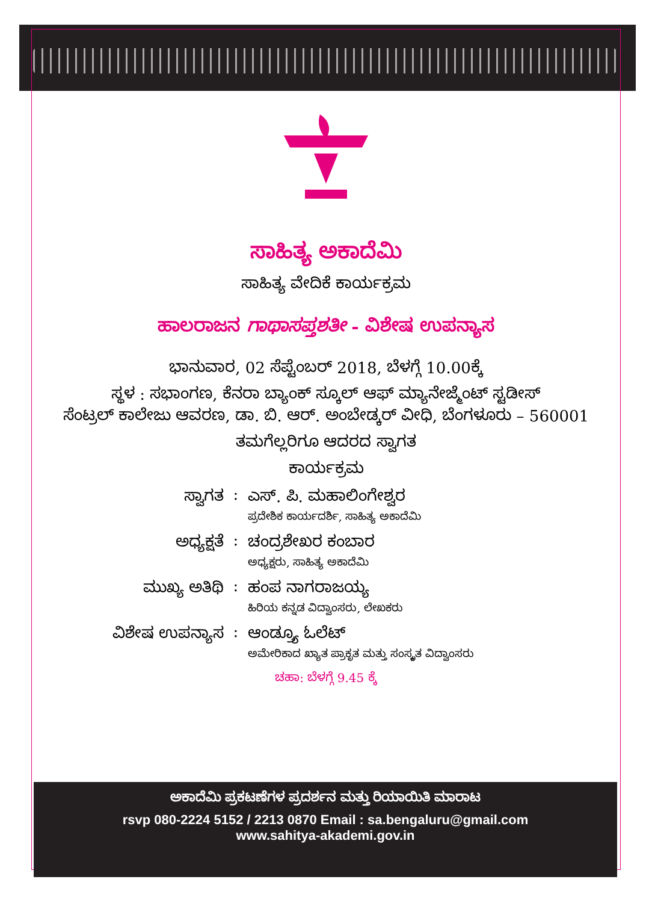ಸಾಹಿತ್ಯ ಅಕಾದೆಮಿ
ಸಾಹಿತ್ಯ ವೇದಿಕೆ ಕಾರ್ಯಕ್ರಮ
ಹಾಲರಾಜನ ಗಾಥಾಸಪ್ತಶತೀ - ವಿಶೇಷ ಉಪನ್ಯಾಸ
ಭಾನುವಾರ, 02 ಸೆಪ್ಟೆಂಬರ್ 2018, ಬೆಳಗ್ಗೆ 10.00ಕ್ಕೆ
ಸ್ಥಳ : ಸಭಾಂಗಣ, ಕೆನರಾ ಬ್ಯಾಂಕ್ ಸ್ಕೂಲ್ ಆಫ್ ಮ್ಯಾನೇಜ್ಮೆಂಟ್ ಸ್ಟಡೀಸ್
ಸೆಂಟ್ರಲ್ ಕಾಲೇಜು ಆವರಣ, ಡಾ. ಬಿ. ಆರ್. ಅಂಬೇಡ್ಕರ್ ವೀಧಿ, ಬೆಂಗಳೂರು – 560001
ತಮಗೆಲ್ಲರಿಗೂ ಆದರದ ಸ್ವಾಗತ
ಕಾರ್ಯಕ್ರಮ
ಸ್ವಾಗತ : ಎಸ್. ಪಿ. ಮಹಾಲಿಂಗೇಶ್ವರ
ಪ್ರದೇಶಿಕ ಕಾರ್ಯದರ್ಶಿ, ಸಾಹಿತ್ಯ ಅಕಾದೆಮಿ
ಅಧ್ಯಕ್ಷತೆ : ಚಂದ್ರಶೇಖರ ಕಂಬಾರ
ಅಧ್ಯಕ್ಷರು, ಸಾಹಿತ್ಯ ಅಕಾದೆಮಿ
ಮುಖ್ಯ ಅತಿಥಿ : ಹಂಪ ನಾಗರಾಜಯ್ಯ
ಹಿರಿಯ ಕನ್ನಡ ವಿದ್ವಾಂಸರು, ಲೇಖಕರು
ವಿಶೇಷ ಉಪನ್ಯಾಸ : ಆಂಡ್ರ್ಯೂ ಓಲೆಟ್
ಅಮೇರಿಕಾದ ಖ್ಯಾತ ಪ್ರಾಕೃತ ಮತ್ತು ಸಂಸ್ಕೃತ ವಿದ್ವಾಂಸರು
ಚಹಾ: ಬೆಳಗ್ಗೆ 9.45 ಕ್ಕೆ
ಅಕಾದೆಮಿ ಪ್ರಕಟಣೆಗಳ ಪ್ರದರ್ಶನ ಮತ್ತು ರಿಯಾಯಿತಿ ಮಾರಾಟ
rsvp 080-2224 5152 / 2213 0870 Email : sa.bengaluru@gmail.com
www.sahitya-akademi.gov.in